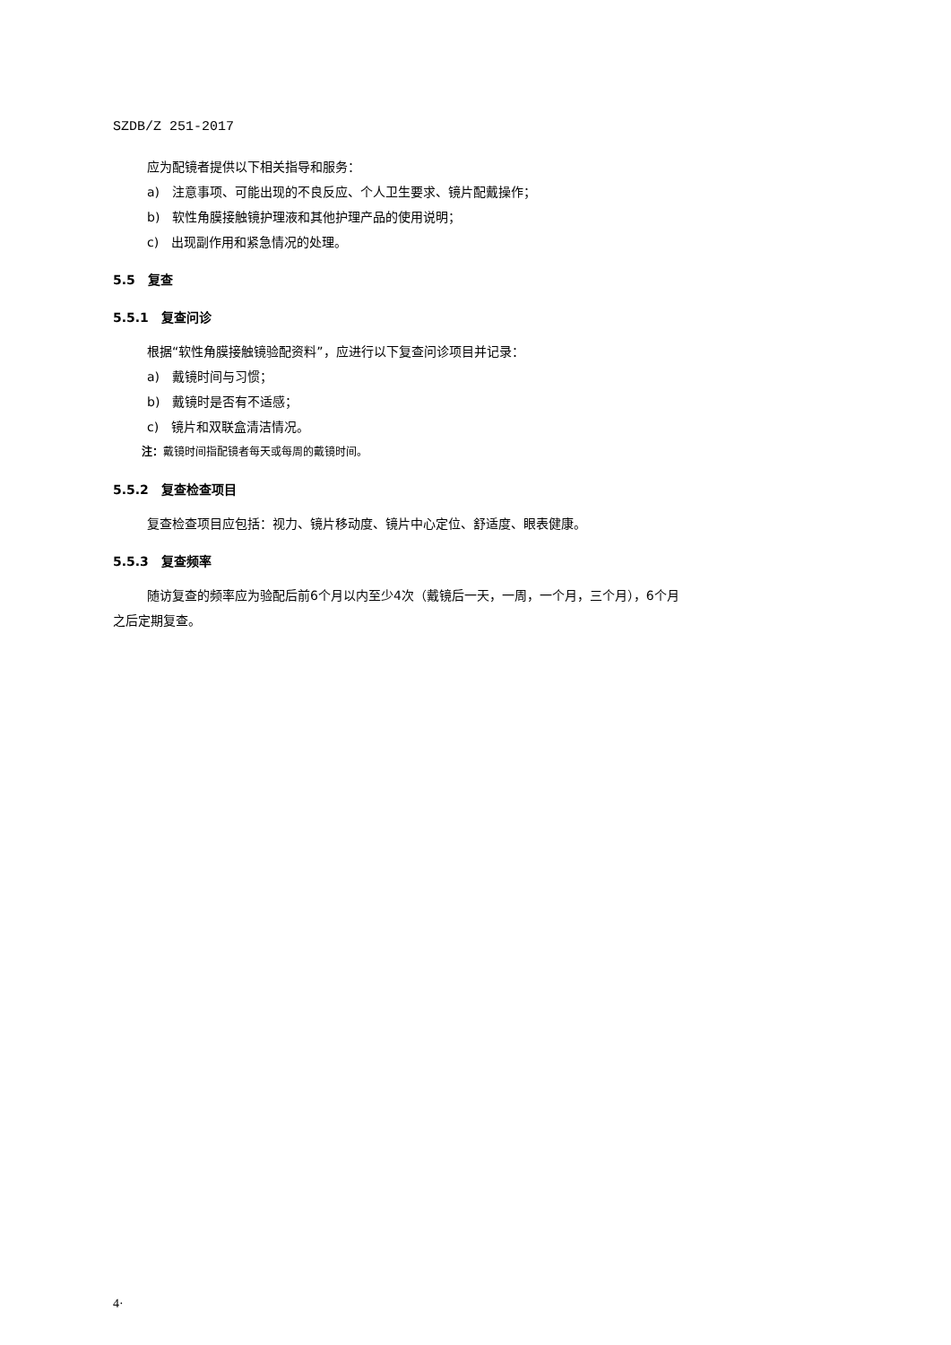SZDB/Z 251-2017
应为配镜者提供以下相关指导和服务：
a)　注意事项、可能出现的不良反应、个人卫生要求、镜片配戴操作；
b)　软性角膜接触镜护理液和其他护理产品的使用说明；
c)　出现副作用和紧急情况的处理。
5.5　复查
5.5.1　复查问诊
根据“软性角膜接触镜验配资料”，应进行以下复查问诊项目并记录：
a)　戴镜时间与习惯；
b)　戴镜时是否有不适感；
c)　镜片和双联盒清洁情况。
注：戴镜时间指配镜者每天或每周的戴镜时间。
5.5.2　复查检查项目
复查检查项目应包括：视力、镜片移动度、镜片中心定位、舒适度、眼表健康。
5.5.3　复查频率
随访复查的频率应为验配后前6个月以内至少4次（戴镜后一天，一周，一个月，三个月），6个月
之后定期复查。
4·